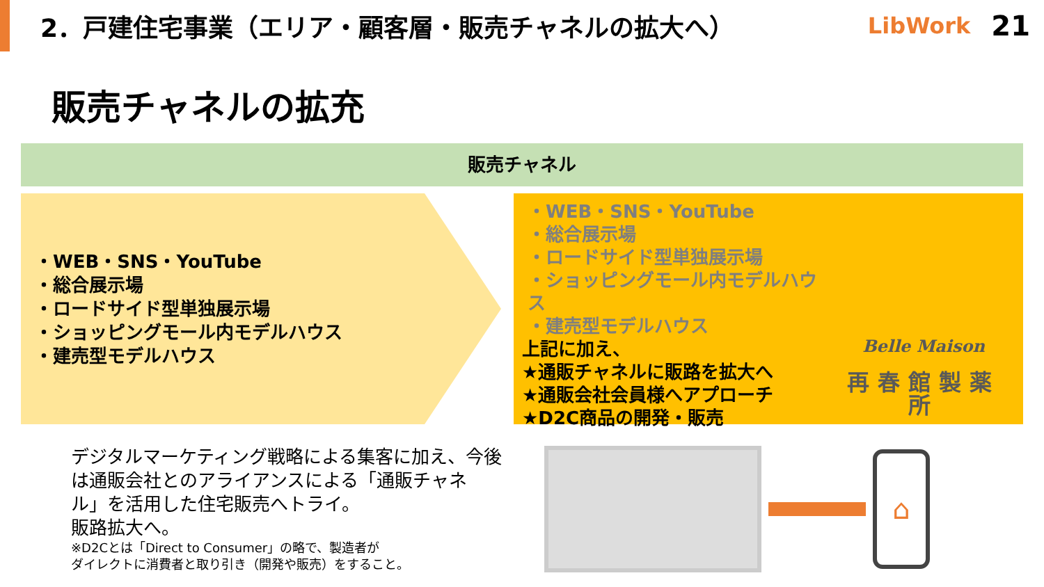2．戸建住宅事業（エリア・顧客層・販売チャネルの拡大へ）
LibWork 21
販売チャネルの拡充
販売チャネル
・WEB・SNS・YouTube
・総合展示場
・ロードサイド型単独展示場
・ショッピングモール内モデルハウス
・建売型モデルハウス
・WEB・SNS・YouTube
・総合展示場
・ロードサイド型単独展示場
・ショッピングモール内モデルハウス
・建売型モデルハウス
上記に加え、
★通販チャネルに販路を拡大へ
★通販会社会員様へアプローチ
★D2C商品の開発・販売
Belle Maison
再春館製薬所
デジタルマーケティング戦略による集客に加え、今後は通販会社とのアライアンスによる「通販チャネル」を活用した住宅販売へトライ。
販路拡大へ。
※D2Cとは「Direct to Consumer」の略で、製造者が
ダイレクトに消費者と取り引き（開発や販売）をすること。
⌂